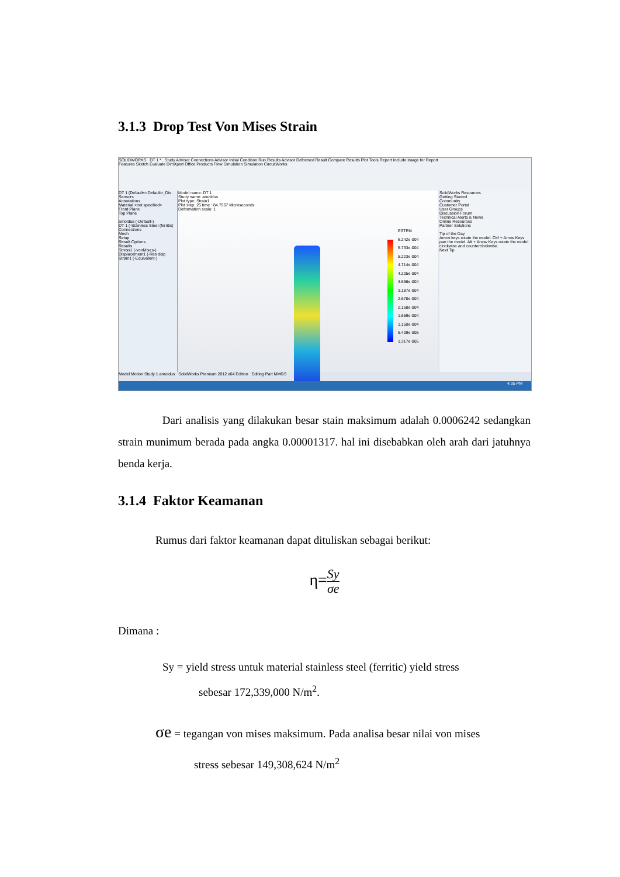3.1.3 Drop Test Von Mises Strain
SOLIDWORKS DT 1 * Study Advisor Connections Advisor Initial Condition Run Results Advisor Deformed Result Compare Results Plot Tools Report Include Image for Report
Features Sketch Evaluate DimXpert Office Products Flow Simulation Simulation CircuitWorks
DT 1 (Default<<Default>_Dis
Sensors
Annotations
Material <not specified>
Front Plane
Top Plane
arnoldus (-Default-)
DT 1 (-Stainless Steel (ferritic)
Connections
Mesh
Setup
Result Options
Results
Stress1 (-vonMises-)
Displacement1 (-Res disp
Strain1 (-Equivalent-)
Model name: DT 1
Study name: arnoldus
Plot type: Strain1
Plot step: 25 time : 84.7567 Microseconds
Deformation scale: 1
ESTRN
6.242e-004
5.733e-004
5.223e-004
4.714e-004
4.205e-004
3.696e-004
3.187e-004
2.678e-004
2.168e-004
1.659e-004
1.150e-004
6.409e-005
1.317e-005
SolidWorks Resources
Getting Started
Community
Customer Portal
User Groups
Discussion Forum
Technical Alerts & News
Online Resources
Partner Solutions
Tip of the Day
Arrow keys rotate the model. Ctrl + Arrow Keys pan the model. Alt + Arrow Keys rotate the model clockwise and counterclockwise.
Next Tip
Model Motion Study 1 arnoldus SolidWorks Premium 2012 x64 Edition Editing Part MMGS
4:35 PM
Dari analisis yang dilakukan besar stain maksimum adalah 0.0006242 sedangkan strain munimum berada pada angka 0.00001317. hal ini disebabkan oleh arah dari jatuhnya benda kerja.
3.1.4 Faktor Keamanan
Rumus dari faktor keamanan dapat dituliskan sebagai berikut:
η=Sy σe
Dimana :
Sy = yield stress untuk material stainless steel (ferritic) yield stress
sebesar 172,339,000 N/m<sup>2</sup>.
σe = tegangan von mises maksimum. Pada analisa besar nilai von mises
stress sebesar 149,308,624 N/m<sup>2</sup>